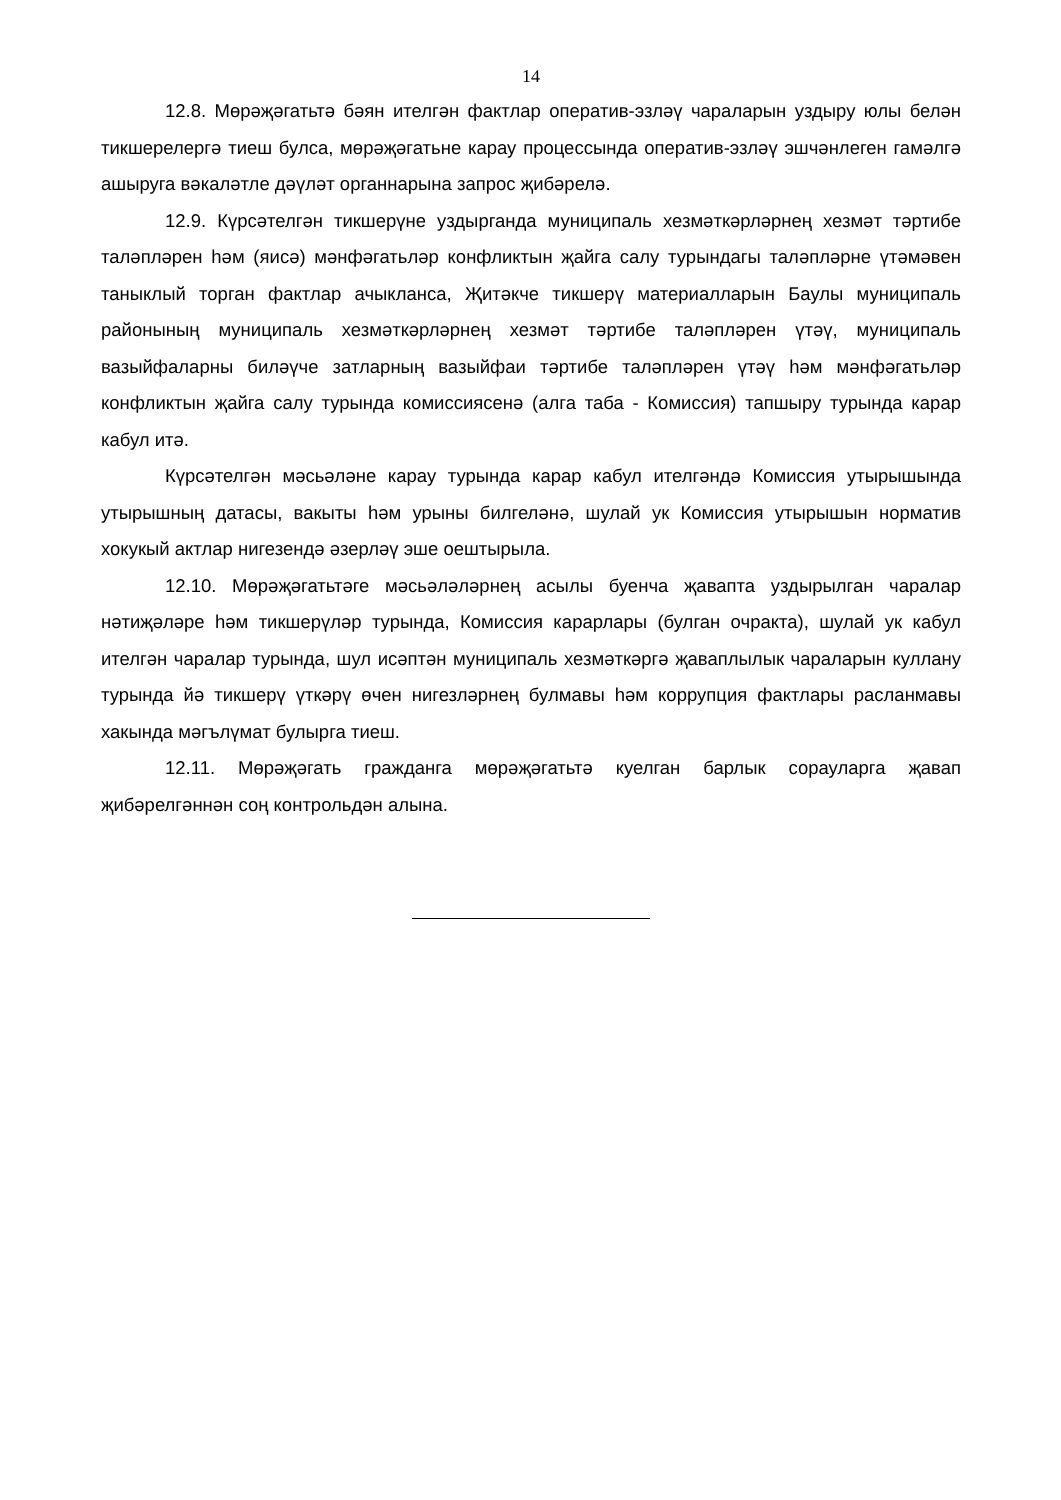14
12.8. Мөрәҗәгатьтә бәян ителгән фактлар оператив-эзләү чараларын уздыру юлы белән тикшерелергә тиеш булса, мөрәҗәгатьне карау процессында оператив-эзләү эшчәнлеген гамәлгә ашыруга вәкаләтле дәүләт органнарына запрос җибәрелә.
12.9. Күрсәтелгән тикшерүне уздырганда муниципаль хезмәткәрләрнең хезмәт тәртибе таләпләрен һәм (яисә) мәнфәгатьләр конфликтын җайга салу турындагы таләпләрне үтәмәвен таныклый торган фактлар ачыкланса, Җитәкче тикшерү материалларын Баулы муниципаль районының муниципаль хезмәткәрләрнең хезмәт тәртибе таләпләрен үтәү, муниципаль вазыйфаларны биләүче затларның вазыйфаи тәртибе таләпләрен үтәү һәм мәнфәгатьләр конфликтын җайга салу турында комиссиясенә (алга таба - Комиссия) тапшыру турында карар кабул итә.
Күрсәтелгән мәсьәләне карау турында карар кабул ителгәндә Комиссия утырышында утырышның датасы, вакыты һәм урыны билгеләнә, шулай ук Комиссия утырышын норматив хокукый актлар нигезендә әзерләү эше оештырыла.
12.10. Мөрәҗәгатьтәге мәсьәләләрнең асылы буенча җавапта уздырылган чаралар нәтиҗәләре һәм тикшерүләр турында, Комиссия карарлары (булган очракта), шулай ук кабул ителгән чаралар турында, шул исәптән муниципаль хезмәткәргә җаваплылык чараларын куллану турында йә тикшерү үткәрү өчен нигезләрнең булмавы һәм коррупция фактлары расланмавы хакында мәгълүмат булырга тиеш.
12.11. Мөрәҗәгать гражданга мөрәҗәгатьтә куелган барлык сорауларга җавап җибәрелгәннән соң контрольдән алына.